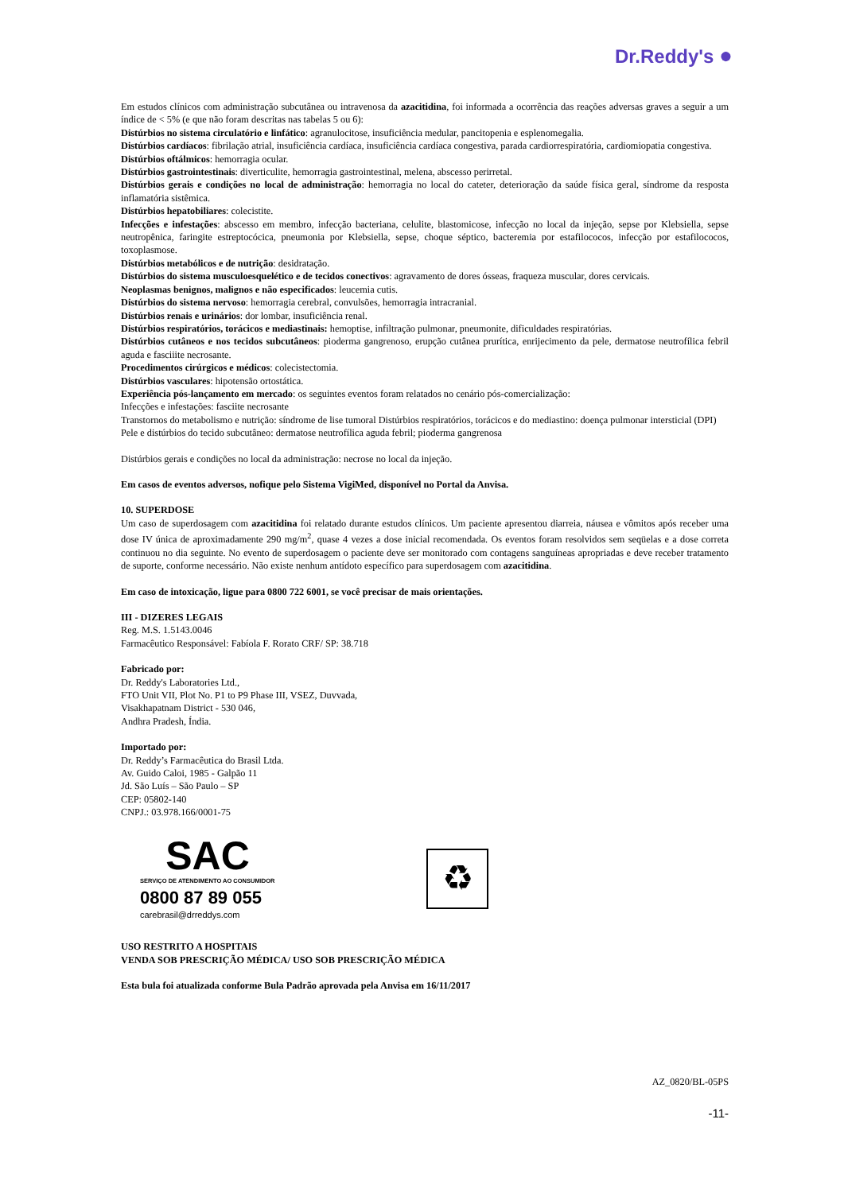Dr.Reddy's ●
Em estudos clínicos com administração subcutânea ou intravenosa da azacitidina, foi informada a ocorrência das reações adversas graves a seguir a um índice de < 5% (e que não foram descritas nas tabelas 5 ou 6):
Distúrbios no sistema circulatório e linfático: agranulocitose, insuficiência medular, pancitopenia e esplenomegalia.
Distúrbios cardíacos: fibrilação atrial, insuficiência cardíaca, insuficiência cardíaca congestiva, parada cardiorrespiratória, cardiomiopatia congestiva.
Distúrbios oftálmicos: hemorragia ocular.
Distúrbios gastrointestinais: diverticulite, hemorragia gastrointestinal, melena, abscesso perirretal.
Distúrbios gerais e condições no local de administração: hemorragia no local do cateter, deterioração da saúde física geral, síndrome da resposta inflamatória sistêmica.
Distúrbios hepatobiliares: colecistite.
Infecções e infestações: abscesso em membro, infecção bacteriana, celulite, blastomicose, infecção no local da injeção, sepse por Klebsiella, sepse neutropênica, faringite estreptocócica, pneumonia por Klebsiella, sepse, choque séptico, bacteremia por estafilococos, infecção por estafilococos, toxoplasmose.
Distúrbios metabólicos e de nutrição: desidratação.
Distúrbios do sistema musculoesquelético e de tecidos conectivos: agravamento de dores ósseas, fraqueza muscular, dores cervicais.
Neoplasmas benignos, malignos e não especificados: leucemia cutis.
Distúrbios do sistema nervoso: hemorragia cerebral, convulsões, hemorragia intracranial.
Distúrbios renais e urinários: dor lombar, insuficiência renal.
Distúrbios respiratórios, torácicos e mediastinais: hemoptise, infiltração pulmonar, pneumonite, dificuldades respiratórias.
Distúrbios cutâneos e nos tecidos subcutâneos: pioderma gangrenoso, erupção cutânea prurítica, enrijecimento da pele, dermatose neutrofílica febril aguda e fasciiite necrosante.
Procedimentos cirúrgicos e médicos: colecistectomia.
Distúrbios vasculares: hipotensão ortostática.
Experiência pós-lançamento em mercado: os seguintes eventos foram relatados no cenário pós-comercialização:
Infecções e infestações: fasciite necrosante
Transtornos do metabolismo e nutrição: síndrome de lise tumoral Distúrbios respiratórios, torácicos e do mediastino: doença pulmonar intersticial (DPI)
Pele e distúrbios do tecido subcutâneo: dermatose neutrofílica aguda febril; pioderma gangrenosa
Distúrbios gerais e condições no local da administração: necrose no local da injeção.
Em casos de eventos adversos, nofique pelo Sistema VigiMed, disponível no Portal da Anvisa.
10. SUPERDOSE
Um caso de superdosagem com azacitidina foi relatado durante estudos clínicos. Um paciente apresentou diarreia, náusea e vômitos após receber uma dose IV única de aproximadamente 290 mg/m<sup>2</sup>, quase 4 vezes a dose inicial recomendada. Os eventos foram resolvidos sem seqüelas e a dose correta continuou no dia seguinte. No evento de superdosagem o paciente deve ser monitorado com contagens sanguíneas apropriadas e deve receber tratamento de suporte, conforme necessário. Não existe nenhum antídoto específico para superdosagem com azacitidina.
Em caso de intoxicação, ligue para 0800 722 6001, se você precisar de mais orientações.
III - DIZERES LEGAIS
Reg. M.S. 1.5143.0046
Farmacêutico Responsável: Fabíola F. Rorato CRF/ SP: 38.718
Fabricado por:
Dr. Reddy's Laboratories Ltd.,
FTO Unit VII, Plot No. P1 to P9 Phase III, VSEZ, Duvvada,
Visakhapatnam District - 530 046,
Andhra Pradesh, Índia.
Importado por:
Dr. Reddy’s Farmacêutica do Brasil Ltda.
Av. Guido Caloi, 1985 - Galpão 11
Jd. São Luís – São Paulo – SP
CEP: 05802-140
CNPJ.: 03.978.166/0001-75
SAC
SERVIÇO DE ATENDIMENTO AO CONSUMIDOR
0800 87 89 055
carebrasil@drreddys.com
♻
USO RESTRITO A HOSPITAIS
VENDA SOB PRESCRIÇÃO MÉDICA/ USO SOB PRESCRIÇÃO MÉDICA
Esta bula foi atualizada conforme Bula Padrão aprovada pela Anvisa em 16/11/2017
AZ_0820/BL-05PS
-11-